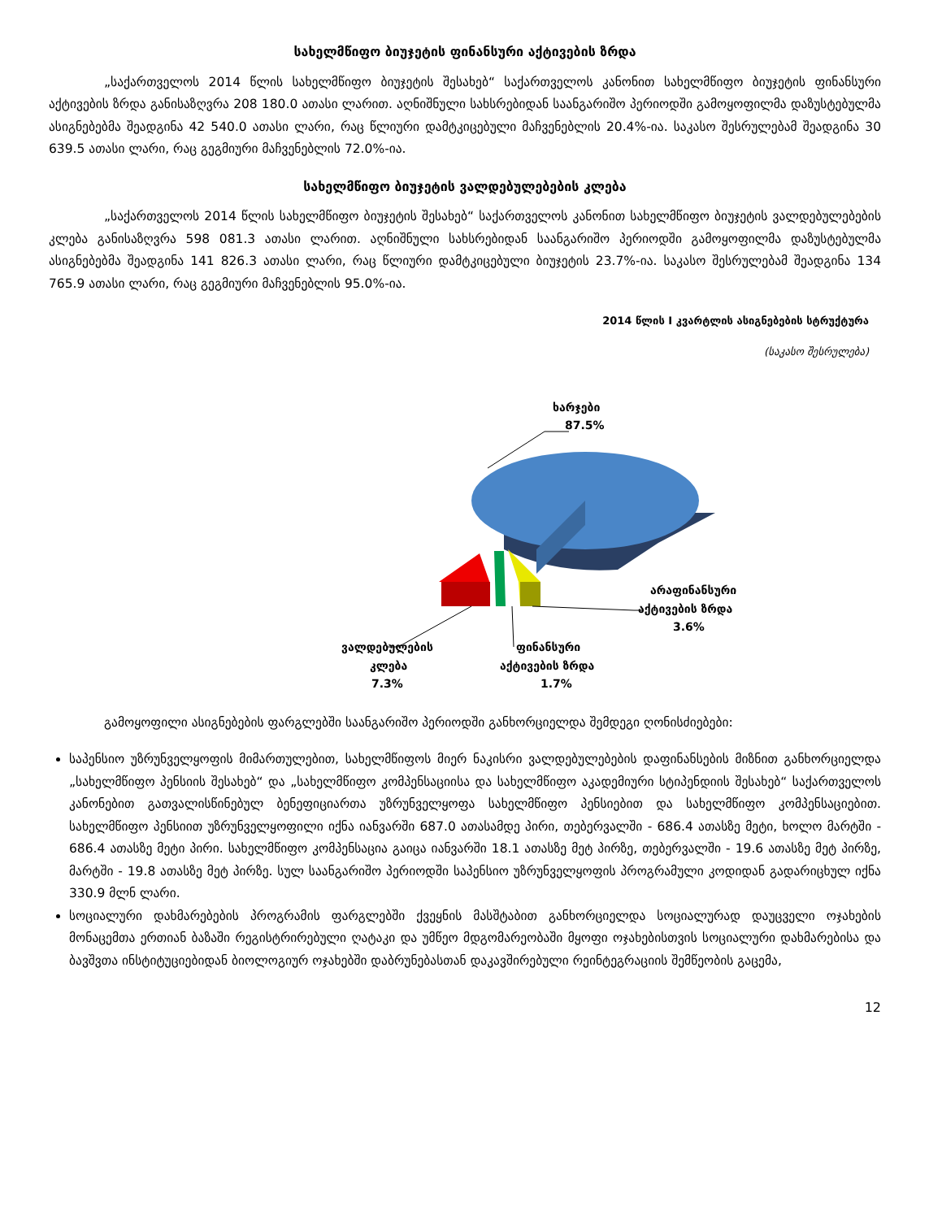სახელმწიფო ბიუჯეტის ფინანსური აქტივების ზრდა
„საქართველოს 2014 წლის სახელმწიფო ბიუჯეტის შესახებ“ საქართველოს კანონით სახელმწიფო ბიუჯეტის ფინანსური აქტივების ზრდა განისაზღვრა 208 180.0 ათასი ლარით. აღნიშნული სახსრებიდან საანგარიშო პერიოდში გამოყოფილმა დაზუსტებულმა ასიგნებებმა შეადგინა 42 540.0 ათასი ლარი, რაც წლიური დამტკიცებული მაჩვენებლის 20.4%-ია. საკასო შესრულებამ შეადგინა 30 639.5 ათასი ლარი, რაც გეგმიური მაჩვენებლის 72.0%-ია.
სახელმწიფო ბიუჯეტის ვალდებულებების კლება
„საქართველოს 2014 წლის სახელმწიფო ბიუჯეტის შესახებ“ საქართველოს კანონით სახელმწიფო ბიუჯეტის ვალდებულებების კლება განისაზღვრა 598 081.3 ათასი ლარით. აღნიშნული სახსრებიდან საანგარიშო პერიოდში გამოყოფილმა დაზუსტებულმა ასიგნებებმა შეადგინა 141 826.3 ათასი ლარი, რაც წლიური დამტკიცებული ბიუჯეტის 23.7%-ია. საკასო შესრულებამ შეადგინა 134 765.9 ათასი ლარი, რაც გეგმიური მაჩვენებლის 95.0%-ია.
2014 წლის I კვარტლის ასიგნებების სტრუქტურა
(საკასო შესრულება)
ხარჯები
87.5%
ვალდებულების
კლება
7.3%
ფინანსური
აქტივების ზრდა
1.7%
არაფინანსური
აქტივების ზრდა
3.6%
გამოყოფილი ასიგნებების ფარგლებში საანგარიშო პერიოდში განხორციელდა შემდეგი ღონისძიებები:
საპენსიო უზრუნველყოფის მიმართულებით, სახელმწიფოს მიერ ნაკისრი ვალდებულებების დაფინანსების მიზნით განხორციელდა „სახელმწიფო პენსიის შესახებ“ და „სახელმწიფო კომპენსაციისა და სახელმწიფო აკადემიური სტიპენდიის შესახებ“ საქართველოს კანონებით გათვალისწინებულ ბენეფიციართა უზრუნველყოფა სახელმწიფო პენსიებით და სახელმწიფო კომპენსაციებით. სახელმწიფო პენსიით უზრუნველყოფილი იქნა იანვარში 687.0 ათასამდე პირი, თებერვალში - 686.4 ათასზე მეტი, ხოლო მარტში - 686.4 ათასზე მეტი პირი. სახელმწიფო კომპენსაცია გაიცა იანვარში 18.1 ათასზე მეტ პირზე, თებერვალში - 19.6 ათასზე მეტ პირზე, მარტში - 19.8 ათასზე მეტ პირზე. სულ საანგარიშო პერიოდში საპენსიო უზრუნველყოფის პროგრამული კოდიდან გადარიცხულ იქნა 330.9 მლნ ლარი.
სოციალური დახმარებების პროგრამის ფარგლებში ქვეყნის მასშტაბით განხორციელდა სოციალურად დაუცველი ოჯახების მონაცემთა ერთიან ბაზაში რეგისტრირებული ღატაკი და უმწეო მდგომარეობაში მყოფი ოჯახებისთვის სოციალური დახმარებისა და ბავშვთა ინსტიტუციებიდან ბიოლოგიურ ოჯახებში დაბრუნებასთან დაკავშირებული რეინტეგრაციის შემწეობის გაცემა,
12